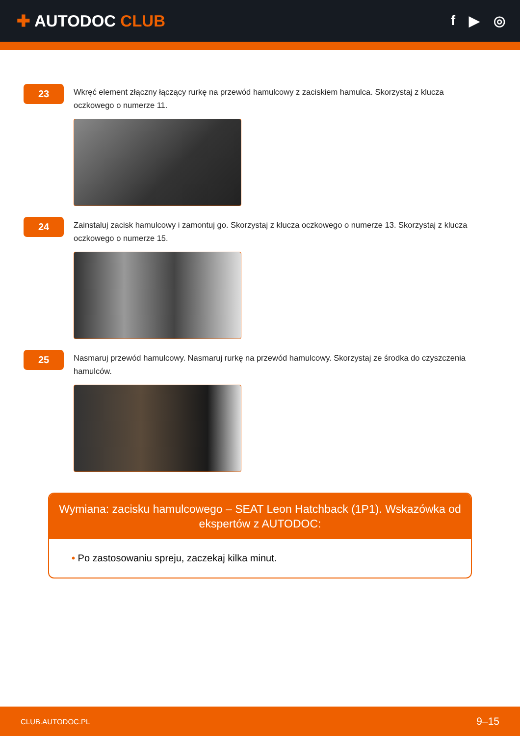✚ AUTODOC CLUB
f ▶ ◎
23
Wkręć element złączny łączący rurkę na przewód hamulcowy z zaciskiem hamulca. Skorzystaj z klucza oczkowego o numerze 11.
24
Zainstaluj zacisk hamulcowy i zamontuj go. Skorzystaj z klucza oczkowego o numerze 13. Skorzystaj z klucza oczkowego o numerze 15.
25
Nasmaruj przewód hamulcowy. Nasmaruj rurkę na przewód hamulcowy. Skorzystaj ze środka do czyszczenia hamulców.
Wymiana: zacisku hamulcowego – SEAT Leon Hatchback (1P1). Wskazówka od ekspertów z AUTODOC:
• Po zastosowaniu spreju, zaczekaj kilka minut.
CLUB.AUTODOC.PL 9–15